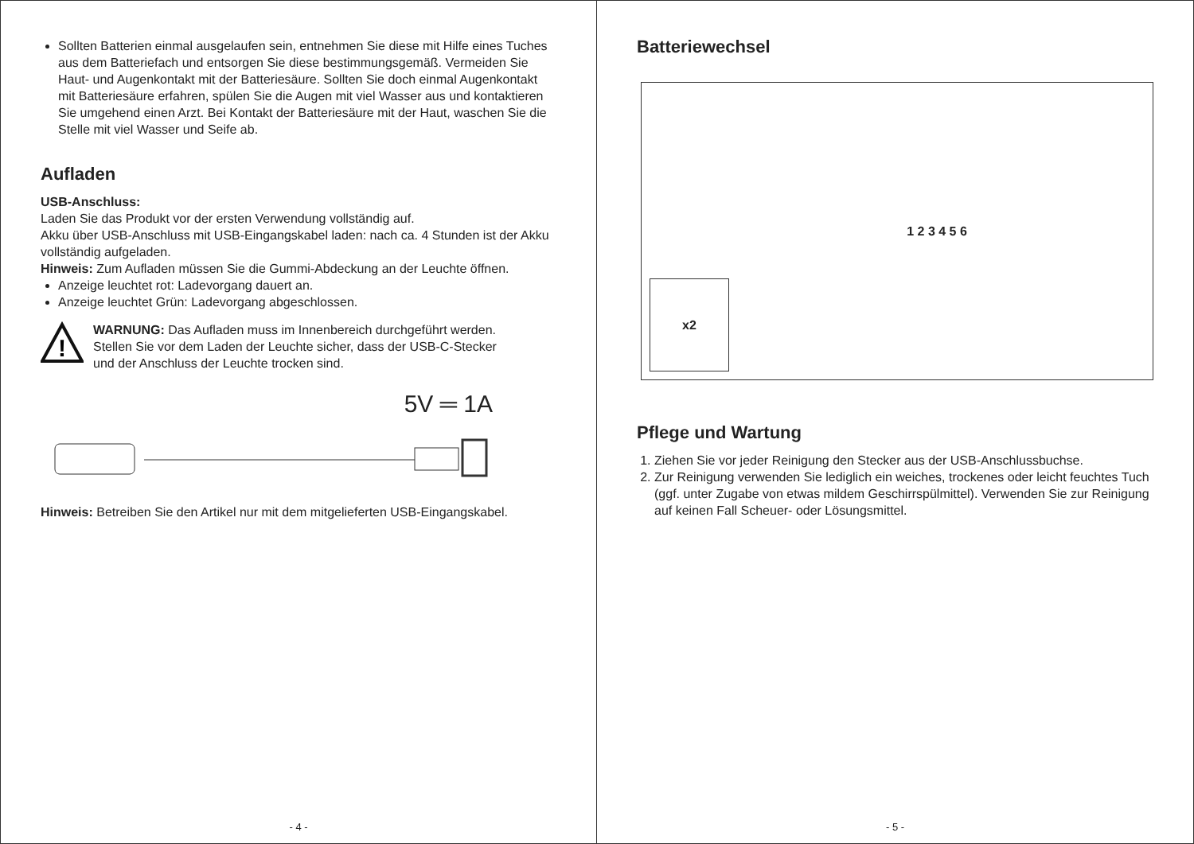Sollten Batterien einmal ausgelaufen sein, entnehmen Sie diese mit Hilfe eines Tuches aus dem Batteriefach und entsorgen Sie diese bestimmungsgemäß. Vermeiden Sie Haut- und Augenkontakt mit der Batteriesäure. Sollten Sie doch einmal Augenkontakt mit Batteriesäure erfahren, spülen Sie die Augen mit viel Wasser aus und kontaktieren Sie umgehend einen Arzt. Bei Kontakt der Batteriesäure mit der Haut, waschen Sie die Stelle mit viel Wasser und Seife ab.
Aufladen
USB-Anschluss:
Laden Sie das Produkt vor der ersten Verwendung vollständig auf.
Akku über USB-Anschluss mit USB-Eingangskabel laden: nach ca. 4 Stunden ist der Akku vollständig aufgeladen.
Hinweis: Zum Aufladen müssen Sie die Gummi-Abdeckung an der Leuchte öffnen.
Anzeige leuchtet rot: Ladevorgang dauert an.
Anzeige leuchtet Grün: Ladevorgang abgeschlossen.
!
WARNUNG: Das Aufladen muss im Innenbereich durchgeführt werden. Stellen Sie vor dem Laden der Leuchte sicher, dass der USB-C-Stecker und der Anschluss der Leuchte trocken sind.
5V ═ 1A
Hinweis: Betreiben Sie den Artikel nur mit dem mitgelieferten USB-Eingangskabel.
- 4 -
Batteriewechsel
x2
1 2 3 4 5 6
Pflege und Wartung
1. Ziehen Sie vor jeder Reinigung den Stecker aus der USB-Anschlussbuchse.
2. Zur Reinigung verwenden Sie lediglich ein weiches, trockenes oder leicht feuchtes Tuch (ggf. unter Zugabe von etwas mildem Geschirrspülmittel). Verwenden Sie zur Reinigung auf keinen Fall Scheuer- oder Lösungsmittel.
- 5 -